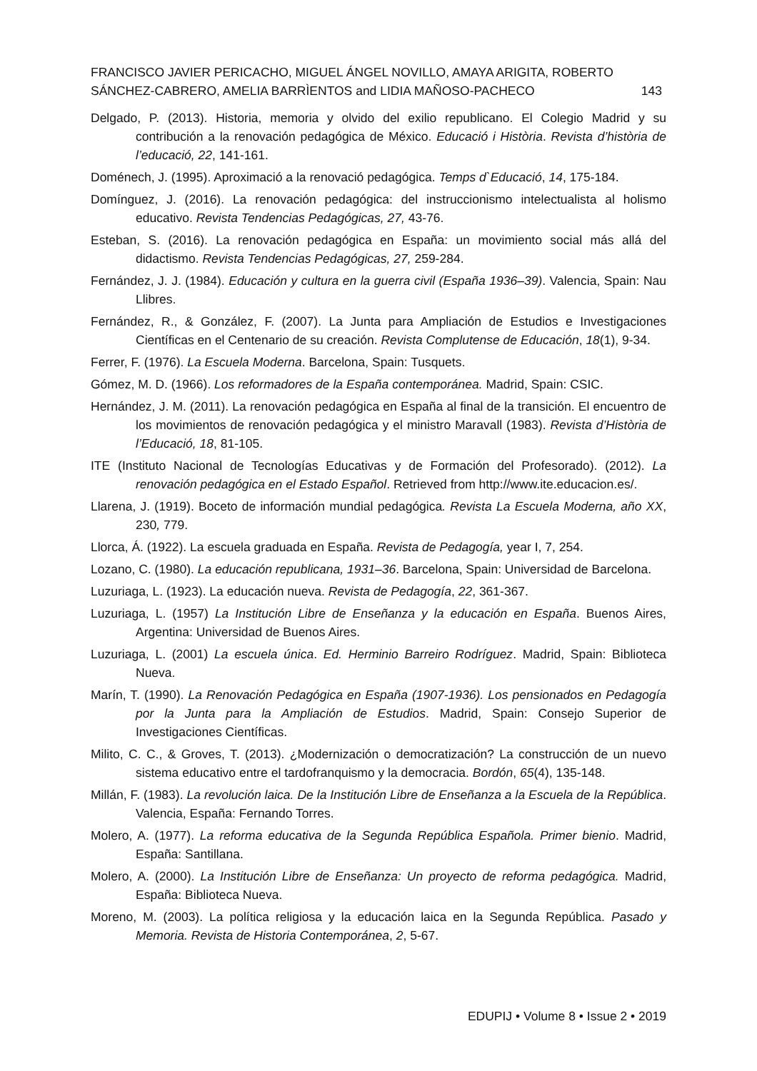FRANCISCO JAVIER PERICACHO, MIGUEL ÁNGEL NOVILLO, AMAYA ARIGITA, ROBERTO
SÁNCHEZ-CABRERO, AMELIA BARRÌENTOS and LIDIA MAÑOSO-PACHECO 143
Delgado, P. (2013). Historia, memoria y olvido del exilio republicano. El Colegio Madrid y su contribución a la renovación pedagógica de México. Educació i Història. Revista d’història de l’educació, 22, 141-161.
Doménech, J. (1995). Aproximació a la renovació pedagógica. Temps d`Educació, 14, 175-184.
Domínguez, J. (2016). La renovación pedagógica: del instruccionismo intelectualista al holismo educativo. Revista Tendencias Pedagógicas, 27, 43-76.
Esteban, S. (2016). La renovación pedagógica en España: un movimiento social más allá del didactismo. Revista Tendencias Pedagógicas, 27, 259-284.
Fernández, J. J. (1984). Educación y cultura en la guerra civil (España 1936–39). Valencia, Spain: Nau Llibres.
Fernández, R., & González, F. (2007). La Junta para Ampliación de Estudios e Investigaciones Científicas en el Centenario de su creación. Revista Complutense de Educación, 18(1), 9-34.
Ferrer, F. (1976). La Escuela Moderna. Barcelona, Spain: Tusquets.
Gómez, M. D. (1966). Los reformadores de la España contemporánea. Madrid, Spain: CSIC.
Hernández, J. M. (2011). La renovación pedagógica en España al final de la transición. El encuentro de los movimientos de renovación pedagógica y el ministro Maravall (1983). Revista d’Història de l’Educació, 18, 81-105.
ITE (Instituto Nacional de Tecnologías Educativas y de Formación del Profesorado). (2012). La renovación pedagógica en el Estado Español. Retrieved from http://www.ite.educacion.es/.
Llarena, J. (1919). Boceto de información mundial pedagógica. Revista La Escuela Moderna, año XX, 230, 779.
Llorca, Á. (1922). La escuela graduada en España. Revista de Pedagogía, year I, 7, 254.
Lozano, C. (1980). La educación republicana, 1931–36. Barcelona, Spain: Universidad de Barcelona.
Luzuriaga, L. (1923). La educación nueva. Revista de Pedagogía, 22, 361-367.
Luzuriaga, L. (1957) La Institución Libre de Enseñanza y la educación en España. Buenos Aires, Argentina: Universidad de Buenos Aires.
Luzuriaga, L. (2001) La escuela única. Ed. Herminio Barreiro Rodríguez. Madrid, Spain: Biblioteca Nueva.
Marín, T. (1990). La Renovación Pedagógica en España (1907-1936). Los pensionados en Pedagogía por la Junta para la Ampliación de Estudios. Madrid, Spain: Consejo Superior de Investigaciones Científicas.
Milito, C. C., & Groves, T. (2013). ¿Modernización o democratización? La construcción de un nuevo sistema educativo entre el tardofranquismo y la democracia. Bordón, 65(4), 135-148.
Millán, F. (1983). La revolución laica. De la Institución Libre de Enseñanza a la Escuela de la República. Valencia, España: Fernando Torres.
Molero, A. (1977). La reforma educativa de la Segunda República Española. Primer bienio. Madrid, España: Santillana.
Molero, A. (2000). La Institución Libre de Enseñanza: Un proyecto de reforma pedagógica. Madrid, España: Biblioteca Nueva.
Moreno, M. (2003). La política religiosa y la educación laica en la Segunda República. Pasado y Memoria. Revista de Historia Contemporánea, 2, 5-67.
EDUPIJ • Volume 8 • Issue 2 • 2019